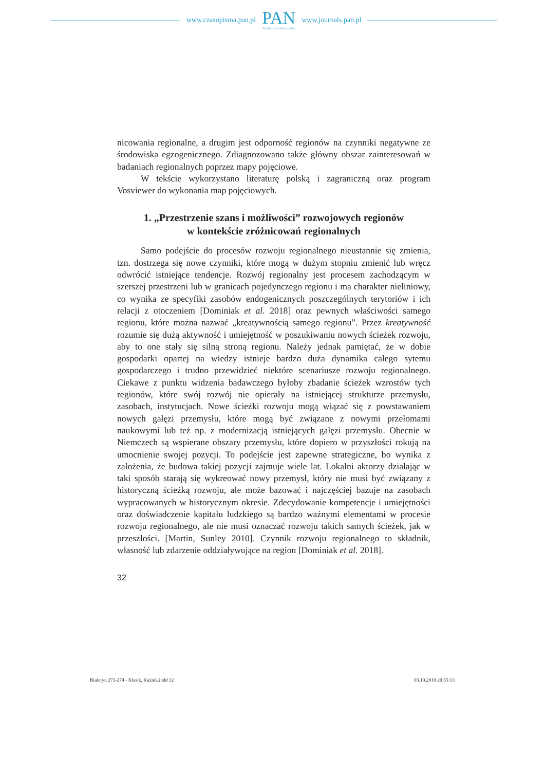www.czasopisma.pan.pl
PAN
POLSKA AKADEMIA NAUK
www.journals.pan.pl
nicowania regionalne, a drugim jest odporność regionów na czynniki negatywne ze środowiska egzogenicznego. Zdiagnozowano także główny obszar zainteresowań w badaniach regionalnych poprzez mapy pojęciowe.
W tekście wykorzystano literaturę polską i zagraniczną oraz program Vosviewer do wykonania map pojęciowych.
1. „Przestrzenie szans i możliwości” rozwojowych regionów
w kontekście zróżnicowań regionalnych
Samo podejście do procesów rozwoju regionalnego nieustannie się zmienia, tzn. dostrzega się nowe czynniki, które mogą w dużym stopniu zmienić lub wręcz odwrócić istniejące tendencje. Rozwój regionalny jest procesem zachodzącym w szerszej przestrzeni lub w granicach pojedynczego regionu i ma charakter nieliniowy, co wynika ze specyfiki zasobów endogenicznych poszczególnych terytoriów i ich relacji z otoczeniem [Dominiak et al. 2018] oraz pewnych właściwości samego regionu, które można nazwać „kreatywnością samego regionu”. Przez kreatywność rozumie się dużą aktywność i umiejętność w poszukiwaniu nowych ścieżek rozwoju, aby to one stały się silną stroną regionu. Należy jednak pamiętać, że w dobie gospodarki opartej na wiedzy istnieje bardzo duża dynamika całego sytemu gospodarczego i trudno przewidzieć niektóre scenariusze rozwoju regionalnego. Ciekawe z punktu widzenia badawczego byłoby zbadanie ścieżek wzrostów tych regionów, które swój rozwój nie opierały na istniejącej strukturze przemysłu, zasobach, instytucjach. Nowe ścieżki rozwoju mogą wiązać się z powstawaniem nowych gałęzi przemysłu, które mogą być związane z nowymi przełomami naukowymi lub też np. z modernizacją istniejących gałęzi przemysłu. Obecnie w Niemczech są wspierane obszary przemysłu, które dopiero w przyszłości rokują na umocnienie swojej pozycji. To podejście jest zapewne strategiczne, bo wynika z założenia, że budowa takiej pozycji zajmuje wiele lat. Lokalni aktorzy działając w taki sposób starają się wykreować nowy przemysł, który nie musi być związany z historyczną ścieżką rozwoju, ale może bazować i najczęściej bazuje na zasobach wypracowanych w historycznym okresie. Zdecydowanie kompetencje i umiejętności oraz doświadczenie kapitału ludzkiego są bardzo ważnymi elementami w procesie rozwoju regionalnego, ale nie musi oznaczać rozwoju takich samych ścieżek, jak w przeszłości. [Martin, Sunley 2010]. Czynnik rozwoju regionalnego to składnik, własność lub zdarzenie oddziaływujące na region [Dominiak et al. 2018].
32
Biuletyn 273-274 - Klasik, Kuźnik.indd 32 03.10.2019 20:55:13